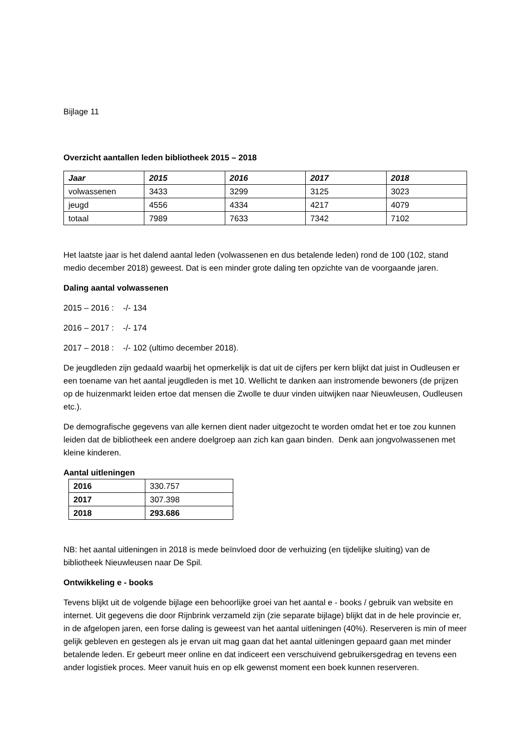Bijlage 11
Overzicht aantallen leden bibliotheek 2015 – 2018
| Jaar | 2015 | 2016 | 2017 | 2018 |
| --- | --- | --- | --- | --- |
| volwassenen | 3433 | 3299 | 3125 | 3023 |
| jeugd | 4556 | 4334 | 4217 | 4079 |
| totaal | 7989 | 7633 | 7342 | 7102 |
Het laatste jaar is het dalend aantal leden (volwassenen en dus betalende leden) rond de 100 (102, stand medio december 2018) geweest. Dat is een minder grote daling ten opzichte van de voorgaande jaren.
Daling aantal volwassenen
2015 – 2016 : -/- 134
2016 – 2017 : -/- 174
2017 – 2018 : -/- 102 (ultimo december 2018).
De jeugdleden zijn gedaald waarbij het opmerkelijk is dat uit de cijfers per kern blijkt dat juist in Oudleusen er een toename van het aantal jeugdleden is met 10. Wellicht te danken aan instromende bewoners (de prijzen op de huizenmarkt leiden ertoe dat mensen die Zwolle te duur vinden uitwijken naar Nieuwleusen, Oudleusen etc.).
De demografische gegevens van alle kernen dient nader uitgezocht te worden omdat het er toe zou kunnen leiden dat de bibliotheek een andere doelgroep aan zich kan gaan binden. Denk aan jongvolwassenen met kleine kinderen.
Aantal uitleningen
| 2016 | 330.757 |
| 2017 | 307.398 |
| 2018 | 293.686 |
NB: het aantal uitleningen in 2018 is mede beïnvloed door de verhuizing (en tijdelijke sluiting) van de bibliotheek Nieuwleusen naar De Spil.
Ontwikkeling e - books
Tevens blijkt uit de volgende bijlage een behoorlijke groei van het aantal e - books / gebruik van website en internet. Uit gegevens die door Rijnbrink verzameld zijn (zie separate bijlage) blijkt dat in de hele provincie er, in de afgelopen jaren, een forse daling is geweest van het aantal uitleningen (40%). Reserveren is min of meer gelijk gebleven en gestegen als je ervan uit mag gaan dat het aantal uitleningen gepaard gaan met minder betalende leden. Er gebeurt meer online en dat indiceert een verschuivend gebruikersgedrag en tevens een ander logistiek proces. Meer vanuit huis en op elk gewenst moment een boek kunnen reserveren.